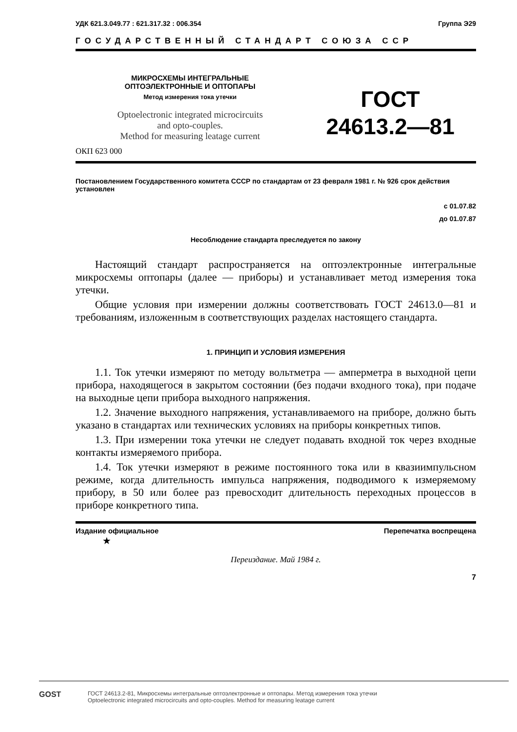УДК 621.3.049.77 : 621.317.32 : 006.354 Группа Э29
ГОСУДАРСТВЕННЫЙ СТАНДАРТ СОЮЗА ССР
МИКРОСХЕМЫ ИНТЕГРАЛЬНЫЕ
ОПТОЭЛЕКТРОННЫЕ И ОПТОПАРЫ
Метод измерения тока утечки
Optoelectronic integrated microcircuits
and opto-couples.
Method for measuring leatage current
ГОСТ
24613.2—81
ОКП 623 000
Постановлением Государственного комитета СССР по стандартам от 23 февраля 1981 г. № 926 срок действия установлен
с 01.07.82
до 01.07.87
Несоблюдение стандарта преследуется по закону
Настоящий стандарт распространяется на оптоэлектронные интегральные микросхемы оптопары (далее — приборы) и устанавливает метод измерения тока утечки.
Общие условия при измерении должны соответствовать ГОСТ 24613.0—81 и требованиям, изложенным в соответствующих разделах настоящего стандарта.
1. ПРИНЦИП И УСЛОВИЯ ИЗМЕРЕНИЯ
1.1. Ток утечки измеряют по методу вольтметра — амперметра в выходной цепи прибора, находящегося в закрытом состоянии (без подачи входного тока), при подаче на выходные цепи прибора выходного напряжения.
1.2. Значение выходного напряжения, устанавливаемого на приборе, должно быть указано в стандартах или технических условиях на приборы конкретных типов.
1.3. При измерении тока утечки не следует подавать входной ток через входные контакты измеряемого прибора.
1.4. Ток утечки измеряют в режиме постоянного тока или в квазиимпульсном режиме, когда длительность импульса напряжения, подводимого к измеряемому прибору, в 50 или более раз превосходит длительность переходных процессов в приборе конкретного типа.
Издание официальное Перепечатка воспрещена
★
Переиздание. Май 1984 г.
7
GOST
ГОСТ 24613.2-81, Микросхемы интегральные оптоэлектронные и оптопары. Метод измерения тока утечки
Optoelectronic integrated microcircuits and opto-couples. Method for measuring leatage current